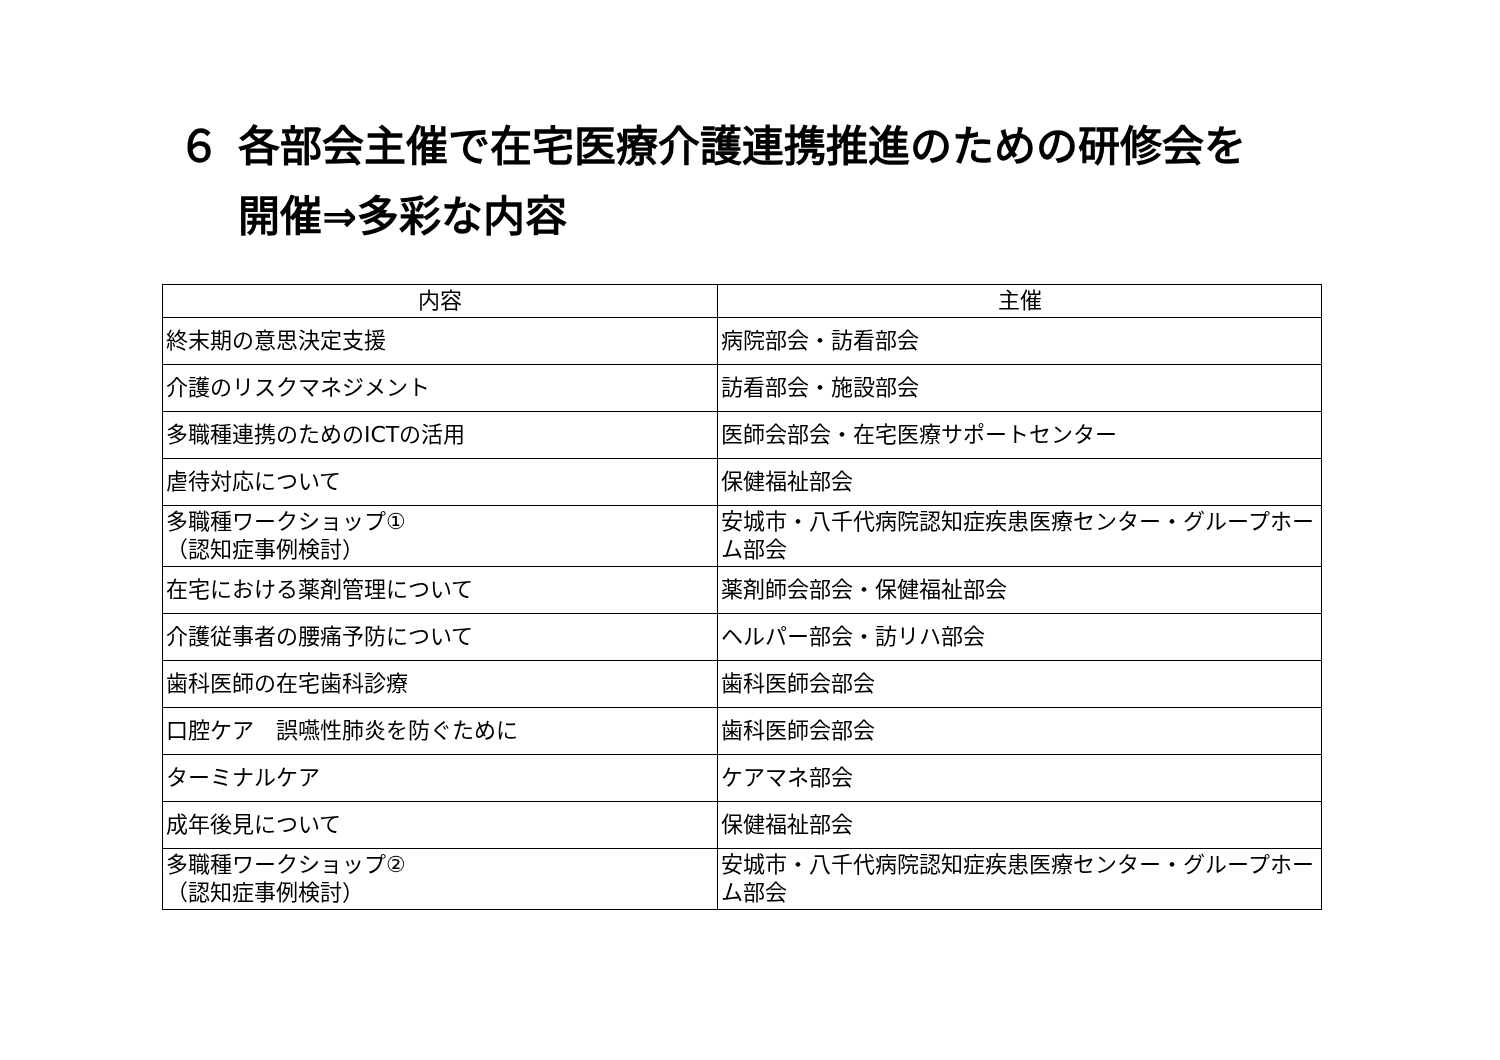６ 各部会主催で在宅医療介護連携推進のための研修会を
開催⇒多彩な内容
| 内容 | 主催 |
| --- | --- |
| 終末期の意思決定支援 | 病院部会・訪看部会 |
| 介護のリスクマネジメント | 訪看部会・施設部会 |
| 多職種連携のためのICTの活用 | 医師会部会・在宅医療サポートセンター |
| 虐待対応について | 保健福祉部会 |
| 多職種ワークショップ① （認知症事例検討） | 安城市・八千代病院認知症疾患医療センター・グループホーム部会 |
| 在宅における薬剤管理について | 薬剤師会部会・保健福祉部会 |
| 介護従事者の腰痛予防について | ヘルパー部会・訪リハ部会 |
| 歯科医師の在宅歯科診療 | 歯科医師会部会 |
| 口腔ケア 誤嚥性肺炎を防ぐために | 歯科医師会部会 |
| ターミナルケア | ケアマネ部会 |
| 成年後見について | 保健福祉部会 |
| 多職種ワークショップ② （認知症事例検討） | 安城市・八千代病院認知症疾患医療センター・グループホーム部会 |